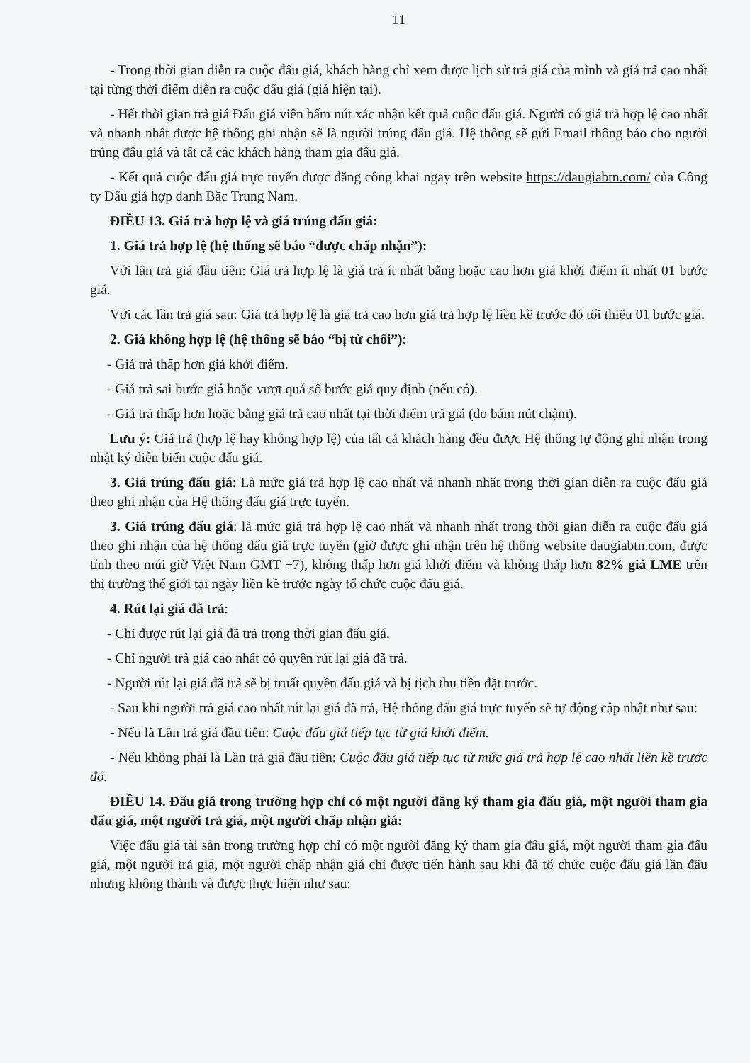11
- Trong thời gian diễn ra cuộc đấu giá, khách hàng chỉ xem được lịch sử trả giá của mình và giá trả cao nhất tại từng thời điểm diễn ra cuộc đấu giá (giá hiện tại).
- Hết thời gian trả giá Đấu giá viên bấm nút xác nhận kết quả cuộc đấu giá. Người có giá trả hợp lệ cao nhất và nhanh nhất được hệ thống ghi nhận sẽ là người trúng đấu giá. Hệ thống sẽ gửi Email thông báo cho người trúng đấu giá và tất cả các khách hàng tham gia đấu giá.
- Kết quả cuộc đấu giá trực tuyến được đăng công khai ngay trên website https://daugiabtn.com/ của Công ty Đấu giá hợp danh Bắc Trung Nam.
ĐIỀU 13. Giá trả hợp lệ và giá trúng đấu giá:
1. Giá trả hợp lệ (hệ thống sẽ báo “được chấp nhận”):
Với lần trả giá đầu tiên: Giá trả hợp lệ là giá trả ít nhất bằng hoặc cao hơn giá khởi điểm ít nhất 01 bước giá.
Với các lần trả giá sau: Giá trả hợp lệ là giá trả cao hơn giá trả hợp lệ liền kề trước đó tối thiểu 01 bước giá.
2. Giá không hợp lệ (hệ thống sẽ báo “bị từ chối”):
- Giá trả thấp hơn giá khởi điểm.
- Giá trả sai bước giá hoặc vượt quá số bước giá quy định (nếu có).
- Giá trả thấp hơn hoặc bằng giá trả cao nhất tại thời điểm trả giá (do bấm nút chậm).
Lưu ý: Giá trả (hợp lệ hay không hợp lệ) của tất cả khách hàng đều được Hệ thống tự động ghi nhận trong nhật ký diễn biến cuộc đấu giá.
3. Giá trúng đấu giá: Là mức giá trả hợp lệ cao nhất và nhanh nhất trong thời gian diễn ra cuộc đấu giá theo ghi nhận của Hệ thống đấu giá trực tuyến.
3. Giá trúng đấu giá: là mức giá trả hợp lệ cao nhất và nhanh nhất trong thời gian diễn ra cuộc đấu giá theo ghi nhận của hệ thống dấu giá trực tuyến (giờ được ghi nhận trên hệ thống website daugiabtn.com, được tính theo múi giờ Việt Nam GMT +7), không thấp hơn giá khởi điểm và không thấp hơn 82% giá LME trên thị trường thế giới tại ngày liền kề trước ngày tổ chức cuộc đấu giá.
4. Rút lại giá đã trả:
- Chỉ được rút lại giá đã trả trong thời gian đấu giá.
- Chỉ người trả giá cao nhất có quyền rút lại giá đã trả.
- Người rút lại giá đã trả sẽ bị truất quyền đấu giá và bị tịch thu tiền đặt trước.
- Sau khi người trả giá cao nhất rút lại giá đã trả, Hệ thống đấu giá trực tuyến sẽ tự động cập nhật như sau:
- Nếu là Lần trả giá đầu tiên: Cuộc đấu giá tiếp tục từ giá khởi điểm.
- Nếu không phải là Lần trả giá đầu tiên: Cuộc đấu giá tiếp tục từ mức giá trả hợp lệ cao nhất liền kề trước đó.
ĐIỀU 14. Đấu giá trong trường hợp chỉ có một người đăng ký tham gia đấu giá, một người tham gia đấu giá, một người trả giá, một người chấp nhận giá:
Việc đấu giá tài sản trong trường hợp chỉ có một người đăng ký tham gia đấu giá, một người tham gia đấu giá, một người trả giá, một người chấp nhận giá chỉ được tiến hành sau khi đã tổ chức cuộc đấu giá lần đầu nhưng không thành và được thực hiện như sau: